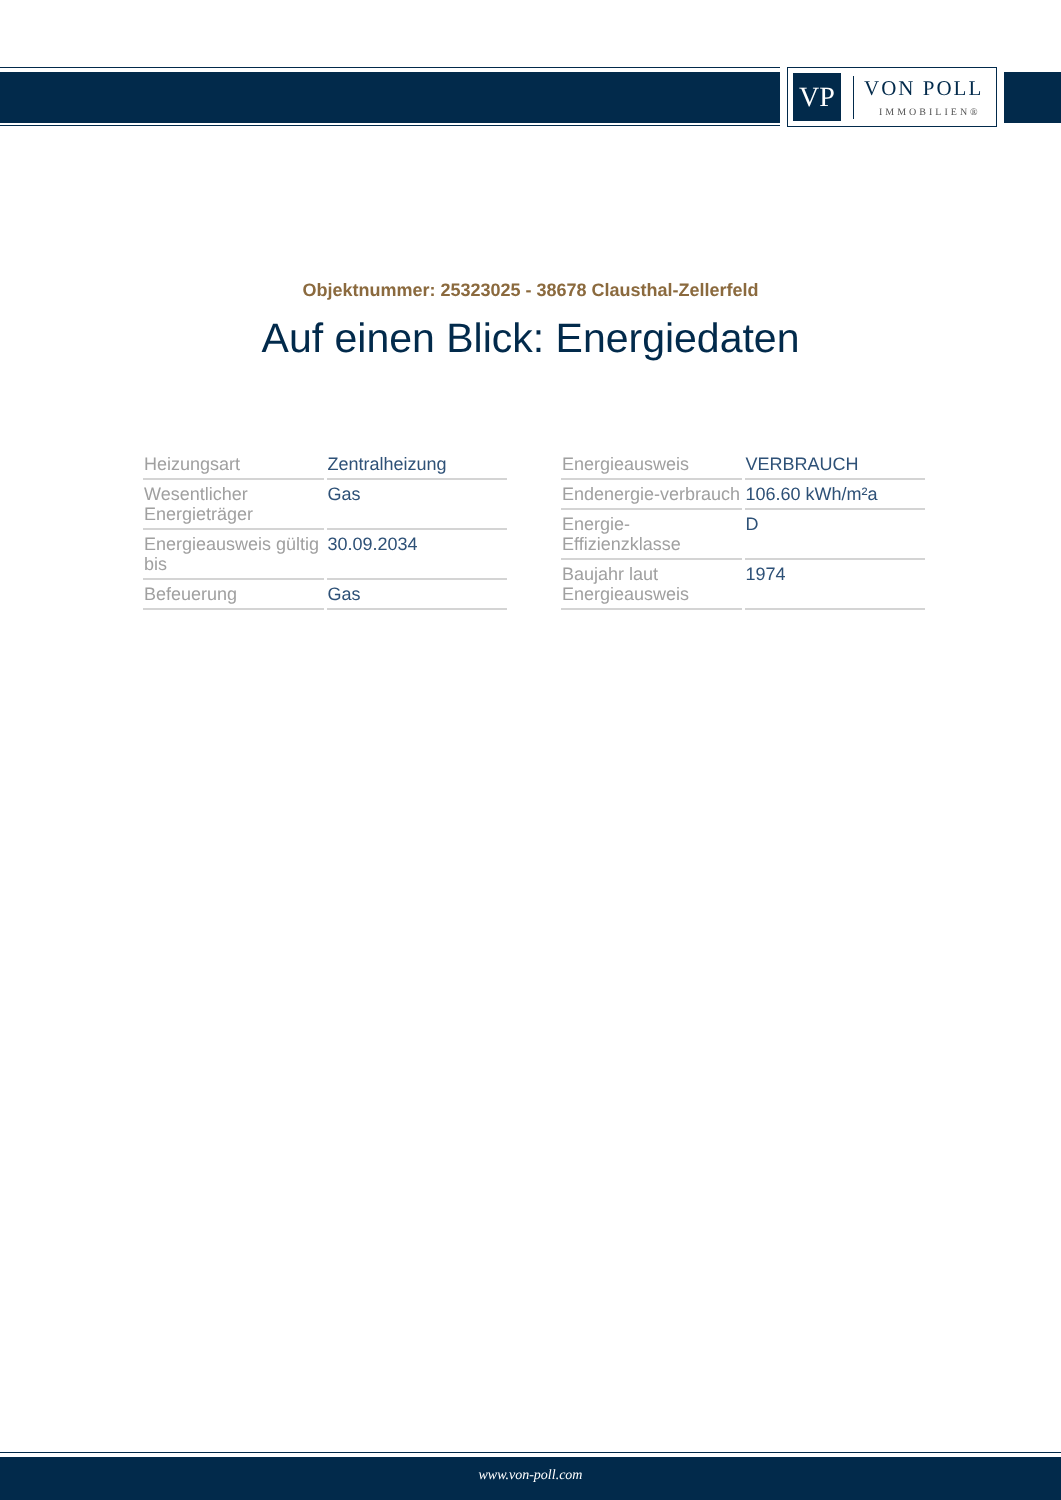VP
VON POLL
IMMOBILIEN®
Objektnummer: 25323025 - 38678 Clausthal-Zellerfeld
Auf einen Blick: Energiedaten
| Heizungsart | Zentralheizung |
| Wesentlicher Energieträger | Gas |
| Energieausweis gültig bis | 30.09.2034 |
| Befeuerung | Gas |
| Energieausweis | VERBRAUCH |
| Endenergie-verbrauch | 106.60 kWh/m²a |
| Energie-Effizienzklasse | D |
| Baujahr laut Energieausweis | 1974 |
www.von-poll.com